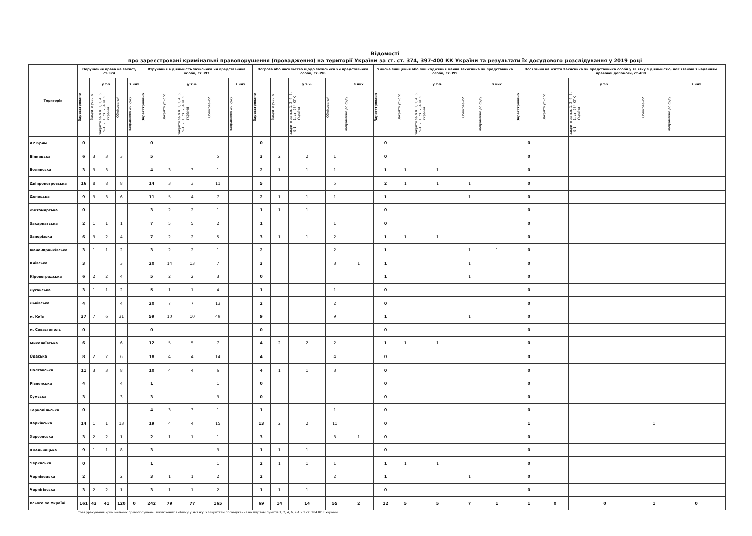Відомості
про зареєстровані кримінальні правопорушення (провадження) на території України за ст. ст. 374, 397-400 КК України та результати їх досудового розслідування у 2019 році
| Територія | Порушення права на захист, ст.374 | | | | | Втручання в діяльність захисника чи представника особи, ст.397 | | | | | Погроза або насильство щодо захисника чи представника особи, ст.398 | | | | | Умисне знищення або пошкодження майна захисника чи представника особи, ст.399 | | | | | Посягання на життя захисника чи представника особи у зв'язку з діяльністю, пов'язаною з наданням правової допомоги, ст.400 | | | | |
| --- | --- | --- | --- | --- | --- | --- | --- | --- | --- | --- | --- | --- | --- | --- | --- | --- | --- | --- | --- | --- | --- | --- | --- | --- | --- |
| | Зареєстровано | Закрито усього | у т.ч. | Обліковано* | з них | Зареєстровано | Закрито усього | у т.ч. | Обліковано* | з них | Зареєстровано | Закрито усього | у т.ч. | Обліковано* | з них | Зареєстровано | Закрито усього | у т.ч. | Обліковано* | з них | Зареєстровано | Закрито усього | у т.ч. | Обліковано* | з них |
| | | | закрито за п.п. 1, 2, 4, 6, 9-1, ч. 1, ст. 284 КПК України | | направлено до суду | | | закрито за п.п. 1, 2, 4, 6, 9-1, ч. 1, ст. 284 КПК України | | направлено до суду | | | закрито за п.п. 1, 2, 4, 6, 9-1, ч. 1, ст. 284 КПК України | | направлено до суду | | | закрито за п.п. 1, 2, 4, 6, 9-1, ч. 1, ст. 284 КПК України | | направлено до суду | | | закрито за п.п. 1, 2, 4, 6, 9-1, ч. 1, ст. 284 КПК України | | направлено до суду |
| АР Крим | 0 | | | | | 0 | | | | | 0 | | | | | 0 | | | | | 0 | | | | |
| Вінницька | 6 | 3 | 3 | 3 | | 5 | | | 5 | | 3 | 2 | 2 | 1 | | 0 | | | | | 0 | | | | |
| Волинська | 3 | 3 | 3 | | | 4 | 3 | 3 | 1 | | 2 | 1 | 1 | 1 | | 1 | 1 | 1 | | | 0 | | | | |
| Дніпропетровська | 16 | 8 | 8 | 8 | | 14 | 3 | 3 | 11 | | 5 | | | 5 | | 2 | 1 | 1 | 1 | | 0 | | | | |
| Донецька | 9 | 3 | 3 | 6 | | 11 | 5 | 4 | 7 | | 2 | 1 | 1 | 1 | | 1 | | | 1 | | 0 | | | | |
| Житомирська | 0 | | | | | 3 | 2 | 2 | 1 | | 1 | 1 | 1 | | | 0 | | | | | 0 | | | | |
| Закарпатська | 2 | 1 | 1 | 1 | | 7 | 5 | 5 | 2 | | 1 | | | 1 | | 0 | | | | | 0 | | | | |
| Запорізька | 6 | 3 | 2 | 4 | | 7 | 2 | 2 | 5 | | 3 | 1 | 1 | 2 | | 1 | 1 | 1 | | | 0 | | | | |
| Івано-Франківська | 3 | 1 | 1 | 2 | | 3 | 2 | 2 | 1 | | 2 | | | 2 | | 1 | | | 1 | 1 | 0 | | | | |
| Київська | 3 | | | 3 | | 20 | 14 | 13 | 7 | | 3 | | | 3 | 1 | 1 | | | 1 | | 0 | | | | |
| Кіровоградська | 6 | 2 | 2 | 4 | | 5 | 2 | 2 | 3 | | 0 | | | | | 1 | | | 1 | | 0 | | | | |
| Луганська | 3 | 1 | 1 | 2 | | 5 | 1 | 1 | 4 | | 1 | | | 1 | | 0 | | | | | 0 | | | | |
| Львівська | 4 | | | 4 | | 20 | 7 | 7 | 13 | | 2 | | | 2 | | 0 | | | | | 0 | | | | |
| м. Київ | 37 | 7 | 6 | 31 | | 59 | 10 | 10 | 49 | | 9 | | | 9 | | 1 | | | 1 | | 0 | | | | |
| м. Севастополь | 0 | | | | | 0 | | | | | 0 | | | | | 0 | | | | | 0 | | | | |
| Миколаївська | 6 | | | 6 | | 12 | 5 | 5 | 7 | | 4 | 2 | 2 | 2 | | 1 | 1 | 1 | | | 0 | | | | |
| Одеська | 8 | 2 | 2 | 6 | | 18 | 4 | 4 | 14 | | 4 | | | 4 | | 0 | | | | | 0 | | | | |
| Полтавська | 11 | 3 | 3 | 8 | | 10 | 4 | 4 | 6 | | 4 | 1 | 1 | 3 | | 0 | | | | | 0 | | | | |
| Рівненська | 4 | | | 4 | | 1 | | | 1 | | 0 | | | | | 0 | | | | | 0 | | | | |
| Сумська | 3 | | | 3 | | 3 | | | 3 | | 0 | | | | | 0 | | | | | 0 | | | | |
| Тернопільська | 0 | | | | | 4 | 3 | 3 | 1 | | 1 | | | 1 | | 0 | | | | | 0 | | | | |
| Харківська | 14 | 1 | 1 | 13 | | 19 | 4 | 4 | 15 | | 13 | 2 | 2 | 11 | | 0 | | | | | 1 | | | 1 | |
| Херсонська | 3 | 2 | 2 | 1 | | 2 | 1 | 1 | 1 | | 3 | | | 3 | 1 | 0 | | | | | 0 | | | | |
| Хмельницька | 9 | 1 | 1 | 8 | | 3 | | | 3 | | 1 | 1 | 1 | | | 0 | | | | | 0 | | | | |
| Черкаська | 0 | | | | | 1 | | | 1 | | 2 | 1 | 1 | 1 | | 1 | 1 | 1 | | | 0 | | | | |
| Чернівецька | 2 | | | 2 | | 3 | 1 | 1 | 2 | | 2 | | | 2 | | 1 | | | 1 | | 0 | | | | |
| Чернігівська | 3 | 2 | 2 | 1 | | 3 | 1 | 1 | 2 | | 1 | 1 | 1 | | | 0 | | | | | 0 | | | | |
| Всього по Україні | 161 | 43 | 41 | 120 | 0 | 242 | 79 | 77 | 165 | | 69 | 14 | 14 | 55 | 2 | 12 | 5 | 5 | 7 | 1 | 1 | 0 | 0 | 1 | 0 |
*Без урахування кримінальних правопорушень, виключених з обліку у зв'язку із закриттям провадження на підставі пунктів 1, 2, 4, 6, 9-1 ч.1 ст. 284 КПК України